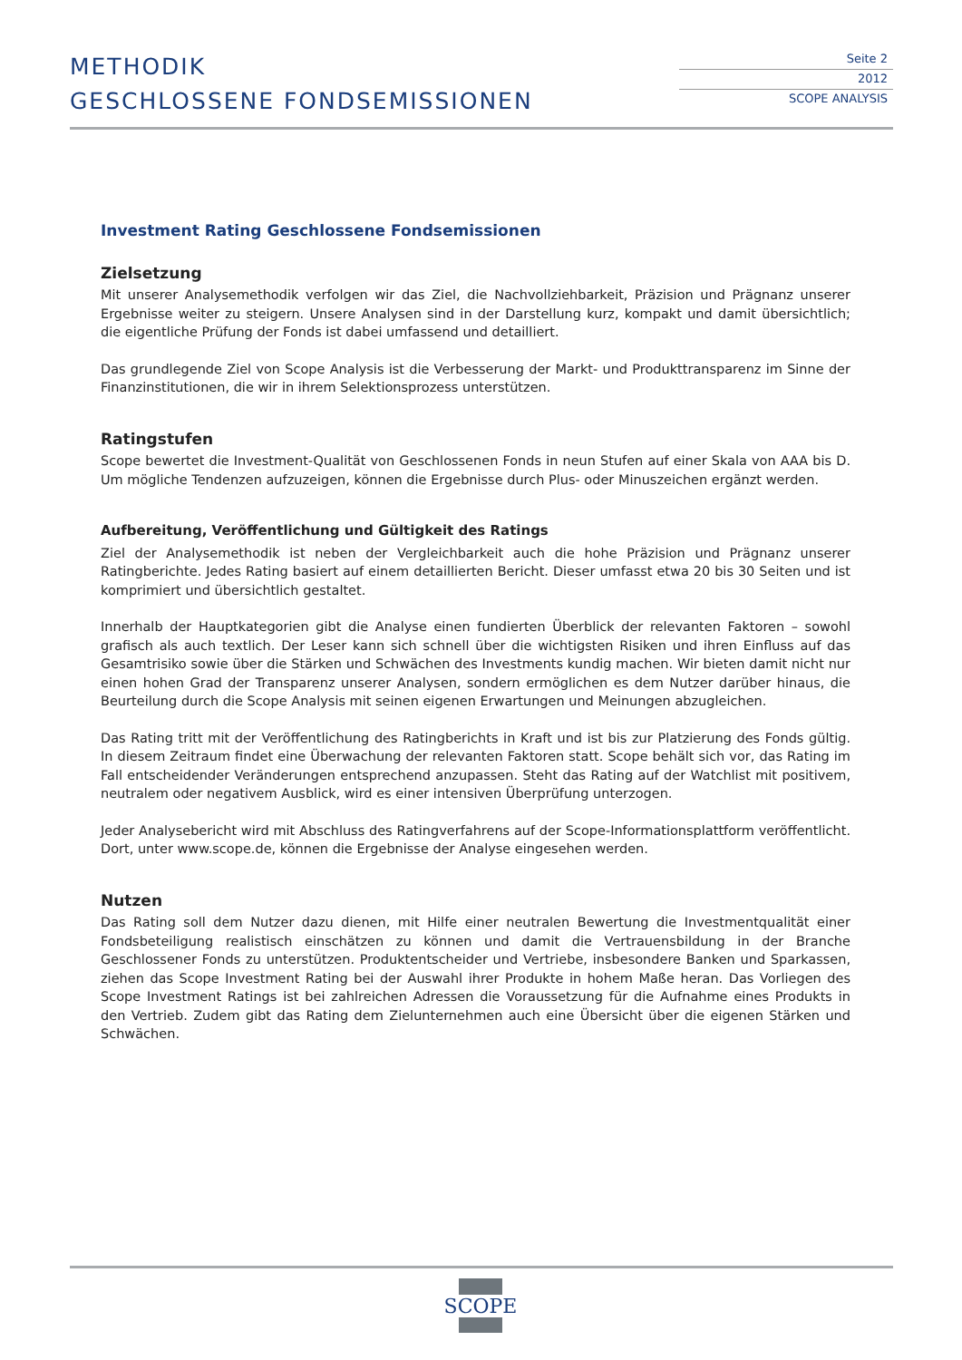METHODIK
GESCHLOSSENE FONDSEMISSIONEN
Seite 2
2012
SCOPE ANALYSIS
Investment Rating Geschlossene Fondsemissionen
Zielsetzung
Mit unserer Analysemethodik verfolgen wir das Ziel, die Nachvollziehbarkeit, Präzision und Prägnanz unserer Ergebnisse weiter zu steigern. Unsere Analysen sind in der Darstellung kurz, kompakt und damit übersichtlich; die eigentliche Prüfung der Fonds ist dabei umfassend und detailliert.
Das grundlegende Ziel von Scope Analysis ist die Verbesserung der Markt- und Produkttransparenz im Sinne der Finanzinstitutionen, die wir in ihrem Selektionsprozess unterstützen.
Ratingstufen
Scope bewertet die Investment-Qualität von Geschlossenen Fonds in neun Stufen auf einer Skala von AAA bis D. Um mögliche Tendenzen aufzuzeigen, können die Ergebnisse durch Plus- oder Minuszeichen ergänzt werden.
Aufbereitung, Veröffentlichung und Gültigkeit des Ratings
Ziel der Analysemethodik ist neben der Vergleichbarkeit auch die hohe Präzision und Prägnanz unserer Ratingberichte. Jedes Rating basiert auf einem detaillierten Bericht. Dieser umfasst etwa 20 bis 30 Seiten und ist komprimiert und übersichtlich gestaltet.
Innerhalb der Hauptkategorien gibt die Analyse einen fundierten Überblick der relevanten Faktoren – sowohl grafisch als auch textlich. Der Leser kann sich schnell über die wichtigsten Risiken und ihren Einfluss auf das Gesamtrisiko sowie über die Stärken und Schwächen des Investments kundig machen. Wir bieten damit nicht nur einen hohen Grad der Transparenz unserer Analysen, sondern ermöglichen es dem Nutzer darüber hinaus, die Beurteilung durch die Scope Analysis mit seinen eigenen Erwartungen und Meinungen abzugleichen.
Das Rating tritt mit der Veröffentlichung des Ratingberichts in Kraft und ist bis zur Platzierung des Fonds gültig. In diesem Zeitraum findet eine Überwachung der relevanten Faktoren statt. Scope behält sich vor, das Rating im Fall entscheidender Veränderungen entsprechend anzupassen. Steht das Rating auf der Watchlist mit positivem, neutralem oder negativem Ausblick, wird es einer intensiven Überprüfung unterzogen.
Jeder Analysebericht wird mit Abschluss des Ratingverfahrens auf der Scope-Informationsplattform veröffentlicht. Dort, unter www.scope.de, können die Ergebnisse der Analyse eingesehen werden.
Nutzen
Das Rating soll dem Nutzer dazu dienen, mit Hilfe einer neutralen Bewertung die Investmentqualität einer Fondsbeteiligung realistisch einschätzen zu können und damit die Vertrauensbildung in der Branche Geschlossener Fonds zu unterstützen. Produktentscheider und Vertriebe, insbesondere Banken und Sparkassen, ziehen das Scope Investment Rating bei der Auswahl ihrer Produkte in hohem Maße heran. Das Vorliegen des Scope Investment Ratings ist bei zahlreichen Adressen die Voraussetzung für die Aufnahme eines Produkts in den Vertrieb. Zudem gibt das Rating dem Zielunternehmen auch eine Übersicht über die eigenen Stärken und Schwächen.
SCOPE